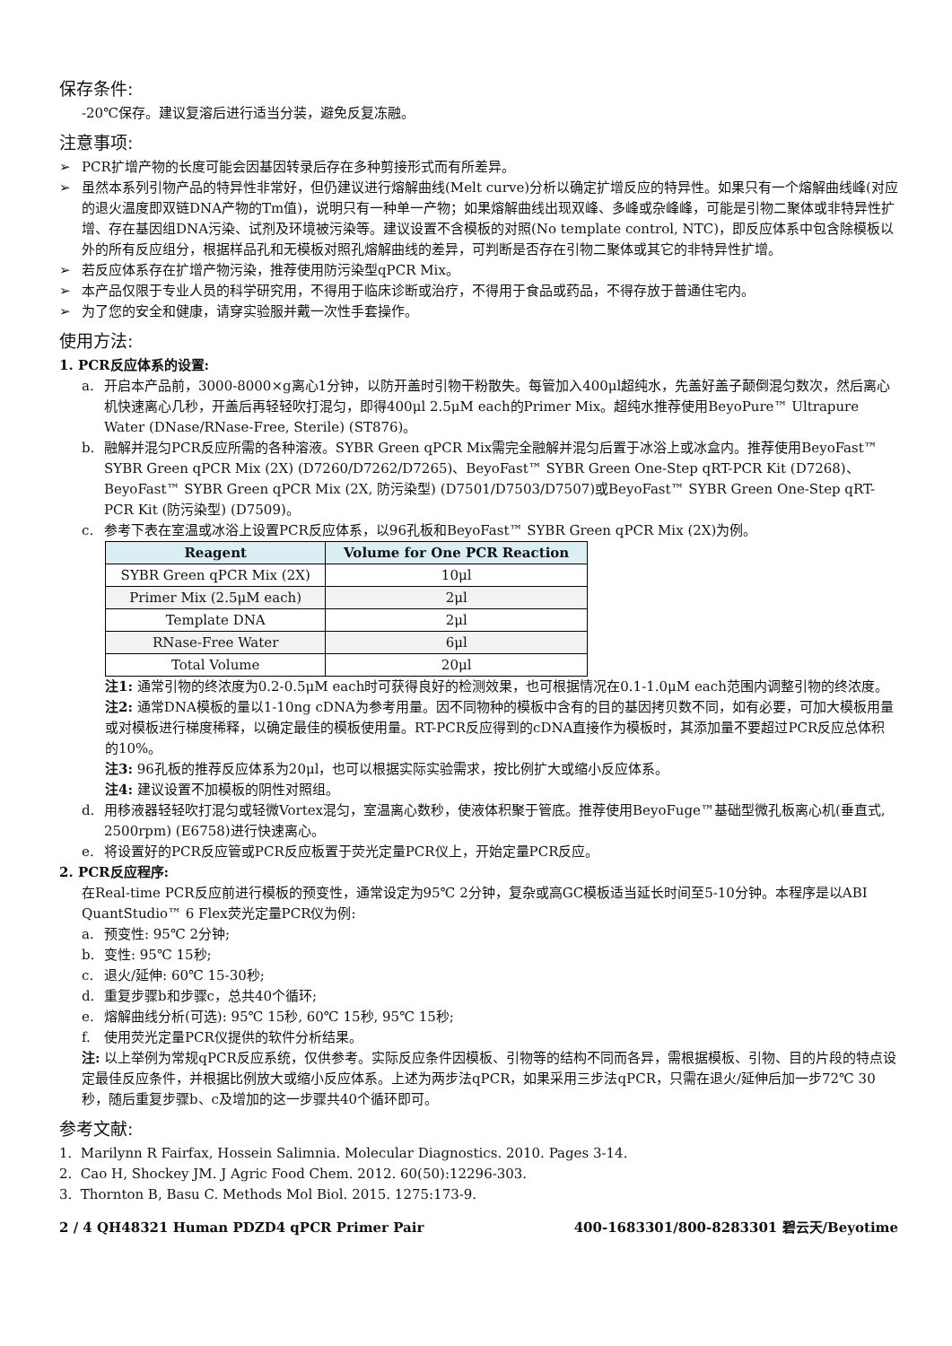保存条件:
-20℃保存。建议复溶后进行适当分装，避免反复冻融。
注意事项:
➢ PCR扩增产物的长度可能会因基因转录后存在多种剪接形式而有所差异。
➢ 虽然本系列引物产品的特异性非常好，但仍建议进行熔解曲线(Melt curve)分析以确定扩增反应的特异性。如果只有一个熔解曲线峰(对应的退火温度即双链DNA产物的Tm值)，说明只有一种单一产物；如果熔解曲线出现双峰、多峰或杂峰峰，可能是引物二聚体或非特异性扩增、存在基因组DNA污染、试剂及环境被污染等。建议设置不含模板的对照(No template control, NTC)，即反应体系中包含除模板以外的所有反应组分，根据样品孔和无模板对照孔熔解曲线的差异，可判断是否存在引物二聚体或其它的非特异性扩增。
➢ 若反应体系存在扩增产物污染，推荐使用防污染型qPCR Mix。
➢ 本产品仅限于专业人员的科学研究用，不得用于临床诊断或治疗，不得用于食品或药品，不得存放于普通住宅内。
➢ 为了您的安全和健康，请穿实验服并戴一次性手套操作。
使用方法:
1. PCR反应体系的设置:
a. 开启本产品前，3000-8000×g离心1分钟，以防开盖时引物干粉散失。每管加入400μl超纯水，先盖好盖子颠倒混匀数次，然后离心机快速离心几秒，开盖后再轻轻吹打混匀，即得400μl 2.5μM each的Primer Mix。超纯水推荐使用BeyoPure™ Ultrapure Water (DNase/RNase-Free, Sterile) (ST876)。
b. 融解并混匀PCR反应所需的各种溶液。SYBR Green qPCR Mix需完全融解并混匀后置于冰浴上或冰盒内。推荐使用BeyoFast™ SYBR Green qPCR Mix (2X) (D7260/D7262/D7265)、BeyoFast™ SYBR Green One-Step qRT-PCR Kit (D7268)、BeyoFast™ SYBR Green qPCR Mix (2X, 防污染型) (D7501/D7503/D7507)或BeyoFast™ SYBR Green One-Step qRT-PCR Kit (防污染型) (D7509)。
c. 参考下表在室温或冰浴上设置PCR反应体系，以96孔板和BeyoFast™ SYBR Green qPCR Mix (2X)为例。
| Reagent | Volume for One PCR Reaction |
| --- | --- |
| SYBR Green qPCR Mix (2X) | 10μl |
| Primer Mix (2.5μM each) | 2μl |
| Template DNA | 2μl |
| RNase-Free Water | 6μl |
| Total Volume | 20μl |
注1: 通常引物的终浓度为0.2-0.5μM each时可获得良好的检测效果，也可根据情况在0.1-1.0μM each范围内调整引物的终浓度。
注2: 通常DNA模板的量以1-10ng cDNA为参考用量。因不同物种的模板中含有的目的基因拷贝数不同，如有必要，可加大模板用量或对模板进行梯度稀释，以确定最佳的模板使用量。RT-PCR反应得到的cDNA直接作为模板时，其添加量不要超过PCR反应总体积的10%。
注3: 96孔板的推荐反应体系为20μl，也可以根据实际实验需求，按比例扩大或缩小反应体系。
注4: 建议设置不加模板的阴性对照组。
d. 用移液器轻轻吹打混匀或轻微Vortex混匀，室温离心数秒，使液体积聚于管底。推荐使用BeyoFuge™基础型微孔板离心机(垂直式, 2500rpm) (E6758)进行快速离心。
e. 将设置好的PCR反应管或PCR反应板置于荧光定量PCR仪上，开始定量PCR反应。
2. PCR反应程序:
在Real-time PCR反应前进行模板的预变性，通常设定为95℃ 2分钟，复杂或高GC模板适当延长时间至5-10分钟。本程序是以ABI QuantStudio™ 6 Flex荧光定量PCR仪为例:
a. 预变性: 95℃ 2分钟;
b. 变性: 95℃ 15秒;
c. 退火/延伸: 60℃ 15-30秒;
d. 重复步骤b和步骤c，总共40个循环;
e. 熔解曲线分析(可选): 95℃ 15秒, 60℃ 15秒, 95℃ 15秒;
f. 使用荧光定量PCR仪提供的软件分析结果。
注: 以上举例为常规qPCR反应系统，仅供参考。实际反应条件因模板、引物等的结构不同而各异，需根据模板、引物、目的片段的特点设定最佳反应条件，并根据比例放大或缩小反应体系。上述为两步法qPCR，如果采用三步法qPCR，只需在退火/延伸后加一步72℃ 30秒，随后重复步骤b、c及增加的这一步骤共40个循环即可。
参考文献:
1. Marilynn R Fairfax, Hossein Salimnia. Molecular Diagnostics. 2010. Pages 3-14.
2. Cao H, Shockey JM. J Agric Food Chem. 2012. 60(50):12296-303.
3. Thornton B, Basu C. Methods Mol Biol. 2015. 1275:173-9.
2 / 4 QH48321 Human PDZD4 qPCR Primer Pair 400-1683301/800-8283301 碧云天/Beyotime